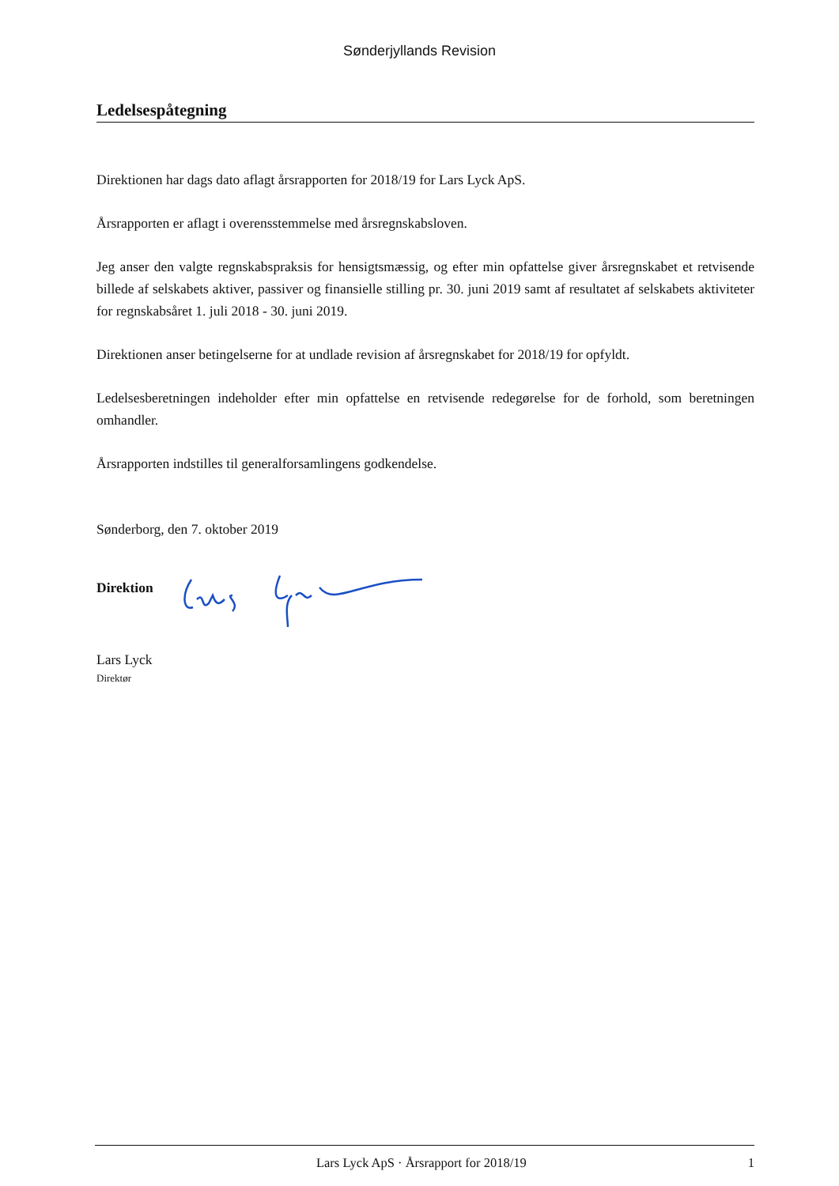Sønderjyllands Revision
Ledelsespåtegning
Direktionen har dags dato aflagt årsrapporten for 2018/19 for Lars Lyck ApS.
Årsrapporten er aflagt i overensstemmelse med årsregnskabsloven.
Jeg anser den valgte regnskabspraksis for hensigtsmæssig, og efter min opfattelse giver årsregnskabet et retvisende billede af selskabets aktiver, passiver og finansielle stilling pr. 30. juni 2019 samt af resultatet af selskabets aktiviteter for regnskabsåret 1. juli 2018 - 30. juni 2019.
Direktionen anser betingelserne for at undlade revision af årsregnskabet for 2018/19 for opfyldt.
Ledelsesberetningen indeholder efter min opfattelse en retvisende redegørelse for de forhold, som beretningen omhandler.
Årsrapporten indstilles til generalforsamlingens godkendelse.
Sønderborg, den 7. oktober 2019
Direktion
Lars Lyck
Direktør
Lars Lyck ApS · Årsrapport for 2018/19 1